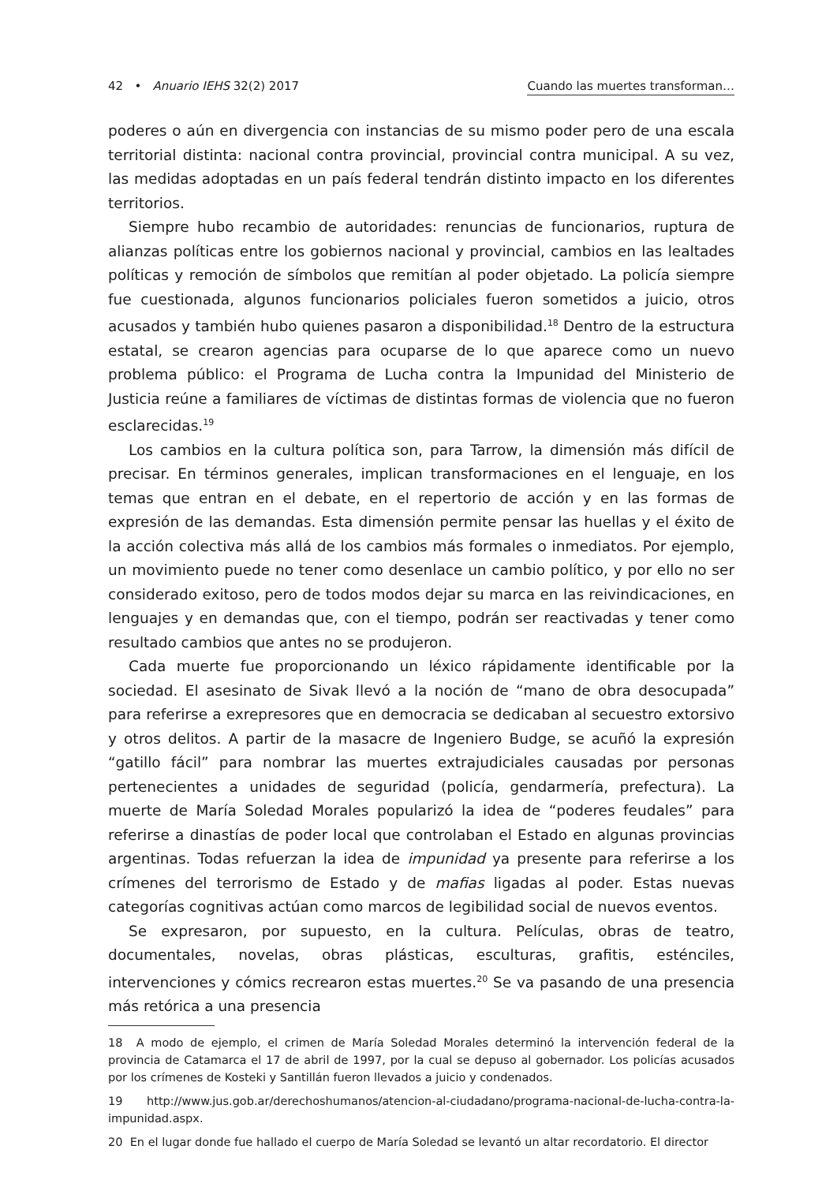42 • Anuario IEHS 32(2) 2017 Cuando las muertes transforman…
poderes o aún en divergencia con instancias de su mismo poder pero de una escala territorial distinta: nacional contra provincial, provincial contra municipal. A su vez, las medidas adoptadas en un país federal tendrán distinto impacto en los diferentes territorios.
Siempre hubo recambio de autoridades: renuncias de funcionarios, ruptura de alianzas políticas entre los gobiernos nacional y provincial, cambios en las lealtades políticas y remoción de símbolos que remitían al poder objetado. La policía siempre fue cuestionada, algunos funcionarios policiales fueron sometidos a juicio, otros acusados y también hubo quienes pasaron a disponibilidad.<sup>18</sup> Dentro de la estructura estatal, se crearon agencias para ocuparse de lo que aparece como un nuevo problema público: el Programa de Lucha contra la Impunidad del Ministerio de Justicia reúne a familiares de víctimas de distintas formas de violencia que no fueron esclarecidas.<sup>19</sup>
Los cambios en la cultura política son, para Tarrow, la dimensión más difícil de precisar. En términos generales, implican transformaciones en el lenguaje, en los temas que entran en el debate, en el repertorio de acción y en las formas de expresión de las demandas. Esta dimensión permite pensar las huellas y el éxito de la acción colectiva más allá de los cambios más formales o inmediatos. Por ejemplo, un movimiento puede no tener como desenlace un cambio político, y por ello no ser considerado exitoso, pero de todos modos dejar su marca en las reivindicaciones, en lenguajes y en demandas que, con el tiempo, podrán ser reactivadas y tener como resultado cambios que antes no se produjeron.
Cada muerte fue proporcionando un léxico rápidamente identificable por la sociedad. El asesinato de Sivak llevó a la noción de “mano de obra desocupada” para referirse a exrepresores que en democracia se dedicaban al secuestro extorsivo y otros delitos. A partir de la masacre de Ingeniero Budge, se acuñó la expresión “gatillo fácil” para nombrar las muertes extrajudiciales causadas por personas pertenecientes a unidades de seguridad (policía, gendarmería, prefectura). La muerte de María Soledad Morales popularizó la idea de “poderes feudales” para referirse a dinastías de poder local que controlaban el Estado en algunas provincias argentinas. Todas refuerzan la idea de impunidad ya presente para referirse a los crímenes del terrorismo de Estado y de mafias ligadas al poder. Estas nuevas categorías cognitivas actúan como marcos de legibilidad social de nuevos eventos.
Se expresaron, por supuesto, en la cultura. Películas, obras de teatro, documentales, novelas, obras plásticas, esculturas, grafitis, esténciles, intervenciones y cómics recrearon estas muertes.<sup>20</sup> Se va pasando de una presencia más retórica a una presencia
18 A modo de ejemplo, el crimen de María Soledad Morales determinó la intervención federal de la provincia de Catamarca el 17 de abril de 1997, por la cual se depuso al gobernador. Los policías acusados por los crímenes de Kosteki y Santillán fueron llevados a juicio y condenados.
19 http://www.jus.gob.ar/derechoshumanos/atencion-al-ciudadano/programa-nacional-de-lucha-contra-la-impunidad.aspx.
20 En el lugar donde fue hallado el cuerpo de María Soledad se levantó un altar recordatorio. El director